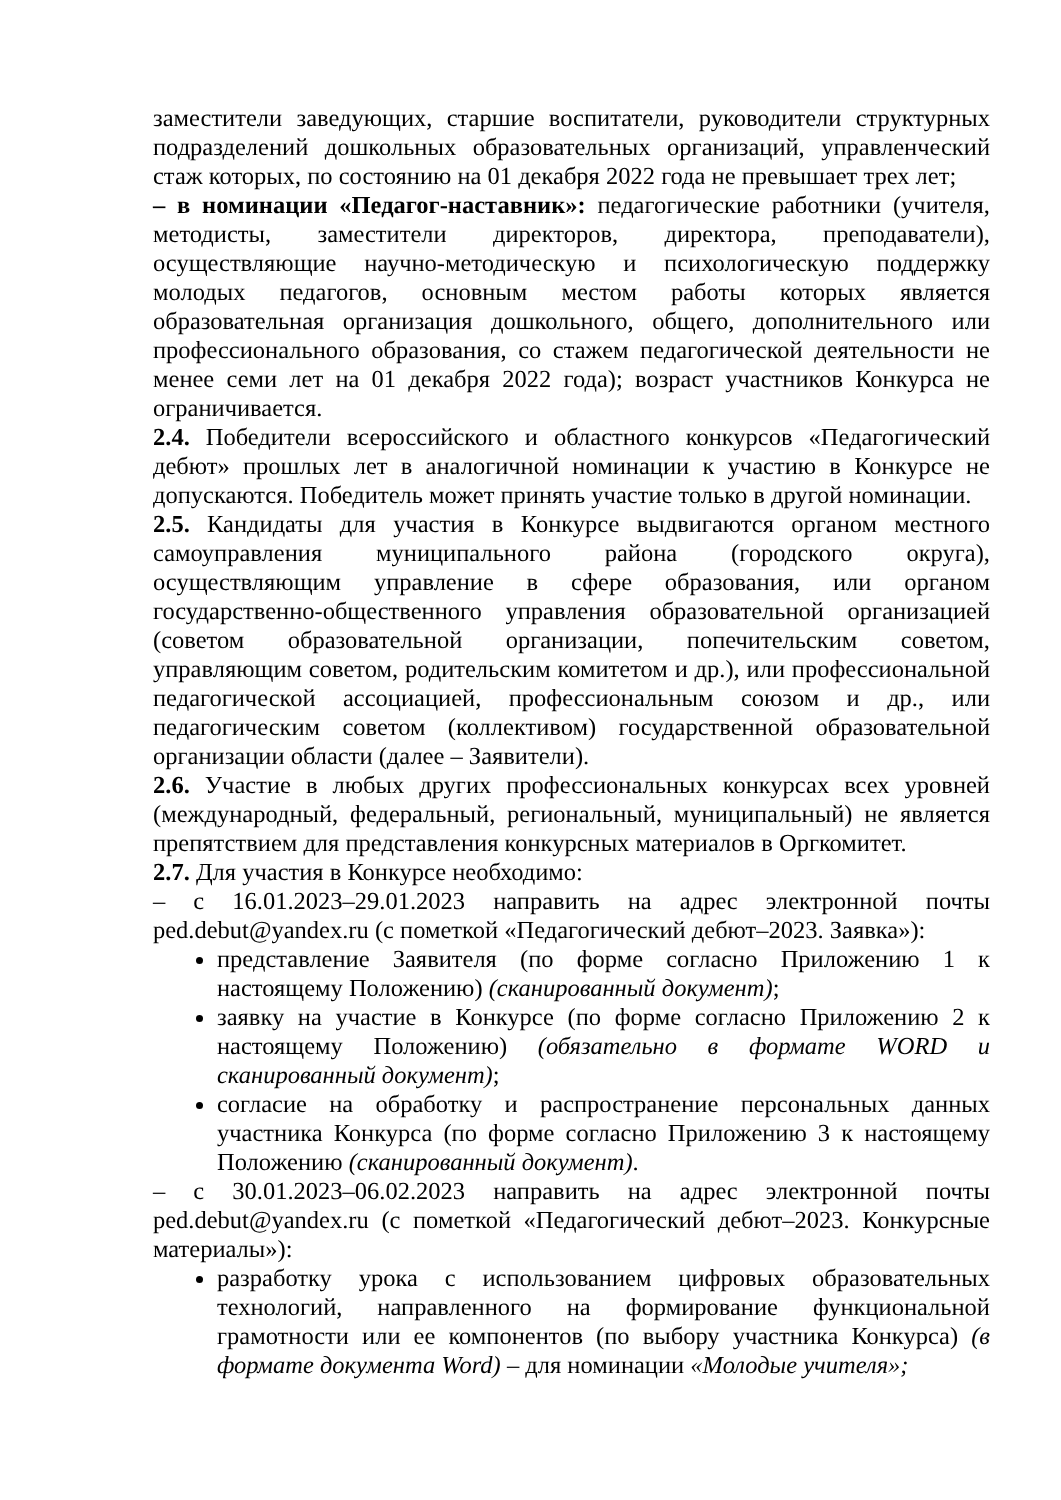заместители заведующих, старшие воспитатели, руководители структурных подразделений дошкольных образовательных организаций, управленческий стаж которых, по состоянию на 01 декабря 2022 года не превышает трех лет;
– в номинации «Педагог-наставник»: педагогические работники (учителя, методисты, заместители директоров, директора, преподаватели), осуществляющие научно-методическую и психологическую поддержку молодых педагогов, основным местом работы которых является образовательная организация дошкольного, общего, дополнительного или профессионального образования, со стажем педагогической деятельности не менее семи лет на 01 декабря 2022 года); возраст участников Конкурса не ограничивается.
2.4. Победители всероссийского и областного конкурсов «Педагогический дебют» прошлых лет в аналогичной номинации к участию в Конкурсе не допускаются. Победитель может принять участие только в другой номинации.
2.5. Кандидаты для участия в Конкурсе выдвигаются органом местного самоуправления муниципального района (городского округа), осуществляющим управление в сфере образования, или органом государственно-общественного управления образовательной организацией (советом образовательной организации, попечительским советом, управляющим советом, родительским комитетом и др.), или профессиональной педагогической ассоциацией, профессиональным союзом и др., или педагогическим советом (коллективом) государственной образовательной организации области (далее – Заявители).
2.6. Участие в любых других профессиональных конкурсах всех уровней (международный, федеральный, региональный, муниципальный) не является препятствием для представления конкурсных материалов в Оргкомитет.
2.7. Для участия в Конкурсе необходимо:
– с 16.01.2023–29.01.2023 направить на адрес электронной почты ped.debut@yandex.ru (с пометкой «Педагогический дебют–2023. Заявка»):
представление Заявителя (по форме согласно Приложению 1 к настоящему Положению) (сканированный документ);
заявку на участие в Конкурсе (по форме согласно Приложению 2 к настоящему Положению) (обязательно в формате WORD и сканированный документ);
согласие на обработку и распространение персональных данных участника Конкурса (по форме согласно Приложению 3 к настоящему Положению (сканированный документ).
– с 30.01.2023–06.02.2023 направить на адрес электронной почты ped.debut@yandex.ru (с пометкой «Педагогический дебют–2023. Конкурсные материалы»):
разработку урока с использованием цифровых образовательных технологий, направленного на формирование функциональной грамотности или ее компонентов (по выбору участника Конкурса) (в формате документа Word) – для номинации «Молодые учителя»;